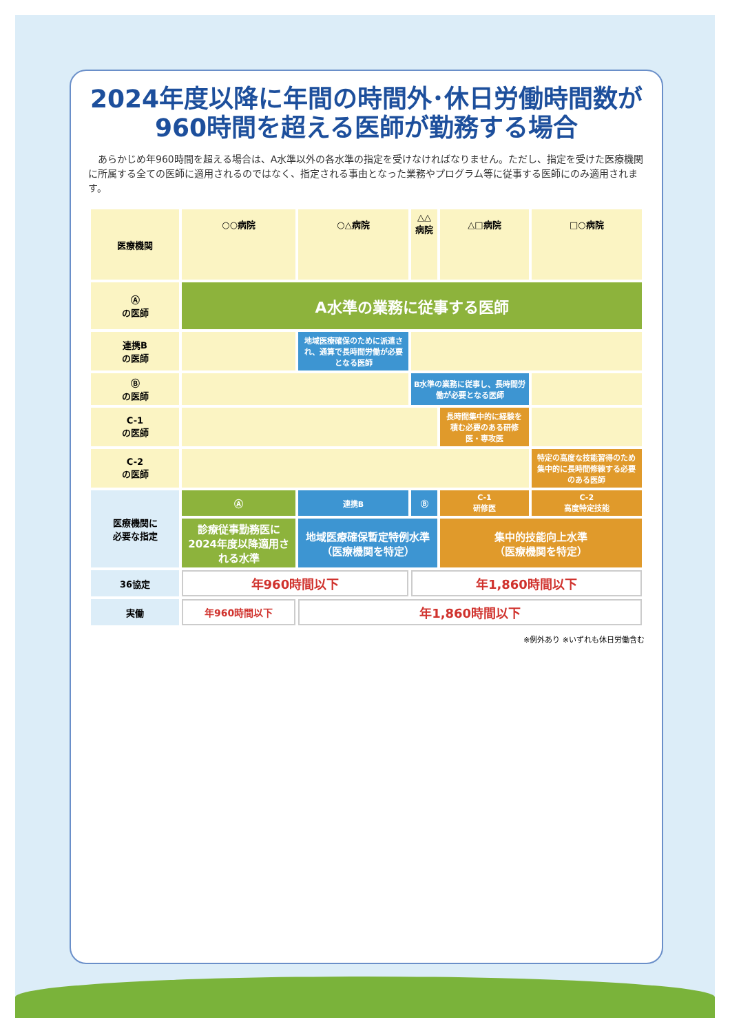2024年度以降に年間の時間外･休日労働時間数が
960時間を超える医師が勤務する場合
　あらかじめ年960時間を超える場合は、A水準以外の各水準の指定を受けなければなりません。ただし、指定を受けた医療機関に所属する全ての医師に適用されるのではなく、指定される事由となった業務やプログラム等に従事する医師にのみ適用されます。
| 医療機関 | ○○病院 | ○△病院 | △△病院 | △□病院 | □○病院 |
| --- | --- | --- | --- | --- | --- |
| Ⓐ の医師 | A水準の業務に従事する医師 | | | | |
| 連携B の医師 | | 地域医療確保のために派遣され、通算で長時間労働が必要となる医師 | | | |
| Ⓑ の医師 | | | B水準の業務に従事し、長時間労働が必要となる医師 | | |
| C-1 の医師 | | | | 長時間集中的に経験を積む必要のある研修医・専攻医 | |
| C-2 の医師 | | | | | 特定の高度な技能習得のため集中的に長時間修練する必要のある医師 |
| 医療機関に 必要な指定 | Ⓐ | 連携B | Ⓑ | C-1 研修医 | C-2 高度特定技能 |
| | 診療従事勤務医に2024年度以降適用される水準 | 地域医療確保暫定特例水準 （医療機関を特定） | | 集中的技能向上水準 （医療機関を特定） | |
| 36協定 | 年960時間以下 | | 年1,860時間以下 | | |
| 実働 | 年960時間以下 | 年1,860時間以下 | | | |
※例外あり ※いずれも休日労働含む